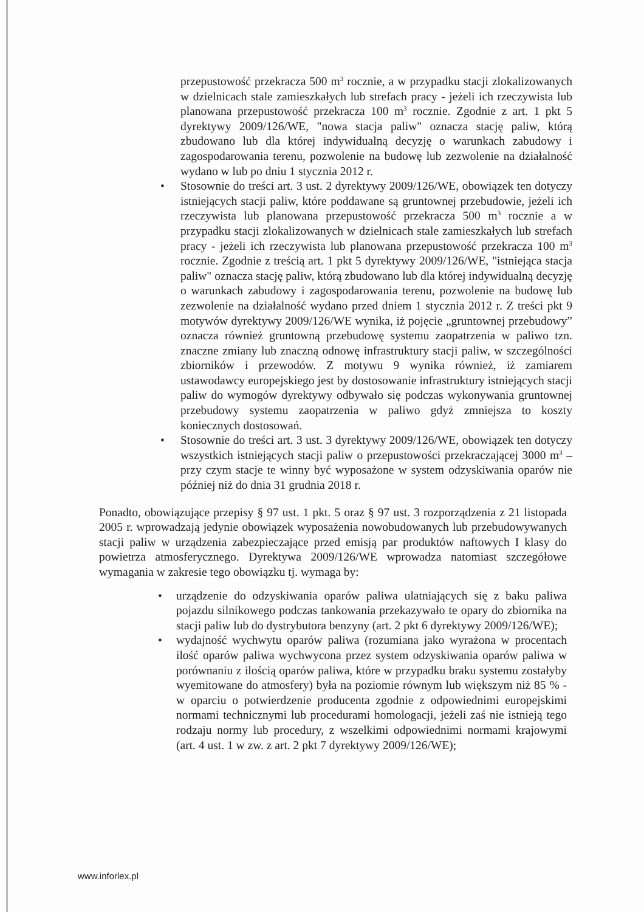przepustowość przekracza 500 m<sup>3</sup> rocznie, a w przypadku stacji zlokalizowanych w dzielnicach stale zamieszkałych lub strefach pracy - jeżeli ich rzeczywista lub planowana przepustowość przekracza 100 m<sup>3</sup> rocznie. Zgodnie z art. 1 pkt 5 dyrektywy 2009/126/WE, "nowa stacja paliw" oznacza stację paliw, którą zbudowano lub dla której indywidualną decyzję o warunkach zabudowy i zagospodarowania terenu, pozwolenie na budowę lub zezwolenie na działalność wydano w lub po dniu 1 stycznia 2012 r.
• Stosownie do treści art. 3 ust. 2 dyrektywy 2009/126/WE, obowiązek ten dotyczy istniejących stacji paliw, które poddawane są gruntownej przebudowie, jeżeli ich rzeczywista lub planowana przepustowość przekracza 500 m<sup>3</sup> rocznie a w przypadku stacji zlokalizowanych w dzielnicach stale zamieszkałych lub strefach pracy - jeżeli ich rzeczywista lub planowana przepustowość przekracza 100 m<sup>3</sup> rocznie. Zgodnie z treścią art. 1 pkt 5 dyrektywy 2009/126/WE, "istniejąca stacja paliw" oznacza stację paliw, którą zbudowano lub dla której indywidualną decyzję o warunkach zabudowy i zagospodarowania terenu, pozwolenie na budowę lub zezwolenie na działalność wydano przed dniem 1 stycznia 2012 r. Z treści pkt 9 motywów dyrektywy 2009/126/WE wynika, iż pojęcie „gruntownej przebudowy” oznacza również gruntowną przebudowę systemu zaopatrzenia w paliwo tzn. znaczne zmiany lub znaczną odnowę infrastruktury stacji paliw, w szczególności zbiorników i przewodów. Z motywu 9 wynika również, iż zamiarem ustawodawcy europejskiego jest by dostosowanie infrastruktury istniejących stacji paliw do wymogów dyrektywy odbywało się podczas wykonywania gruntownej przebudowy systemu zaopatrzenia w paliwo gdyż zmniejsza to koszty koniecznych dostosowań.
• Stosownie do treści art. 3 ust. 3 dyrektywy 2009/126/WE, obowiązek ten dotyczy wszystkich istniejących stacji paliw o przepustowości przekraczającej 3000 m<sup>3</sup> – przy czym stacje te winny być wyposażone w system odzyskiwania oparów nie później niż do dnia 31 grudnia 2018 r.
Ponadto, obowiązujące przepisy § 97 ust. 1 pkt. 5 oraz § 97 ust. 3 rozporządzenia z 21 listopada 2005 r. wprowadzają jedynie obowiązek wyposażenia nowobudowanych lub przebudowywanych stacji paliw w urządzenia zabezpieczające przed emisją par produktów naftowych I klasy do powietrza atmosferycznego. Dyrektywa 2009/126/WE wprowadza natomiast szczegółowe wymagania w zakresie tego obowiązku tj. wymaga by:
• urządzenie do odzyskiwania oparów paliwa ulatniających się z baku paliwa pojazdu silnikowego podczas tankowania przekazywało te opary do zbiornika na stacji paliw lub do dystrybutora benzyny (art. 2 pkt 6 dyrektywy 2009/126/WE);
• wydajność wychwytu oparów paliwa (rozumiana jako wyrażona w procentach ilość oparów paliwa wychwycona przez system odzyskiwania oparów paliwa w porównaniu z ilością oparów paliwa, które w przypadku braku systemu zostałyby wyemitowane do atmosfery) była na poziomie równym lub większym niż 85 % - w oparciu o potwierdzenie producenta zgodnie z odpowiednimi europejskimi normami technicznymi lub procedurami homologacji, jeżeli zaś nie istnieją tego rodzaju normy lub procedury, z wszelkimi odpowiednimi normami krajowymi (art. 4 ust. 1 w zw. z art. 2 pkt 7 dyrektywy 2009/126/WE);
www.inforlex.pl